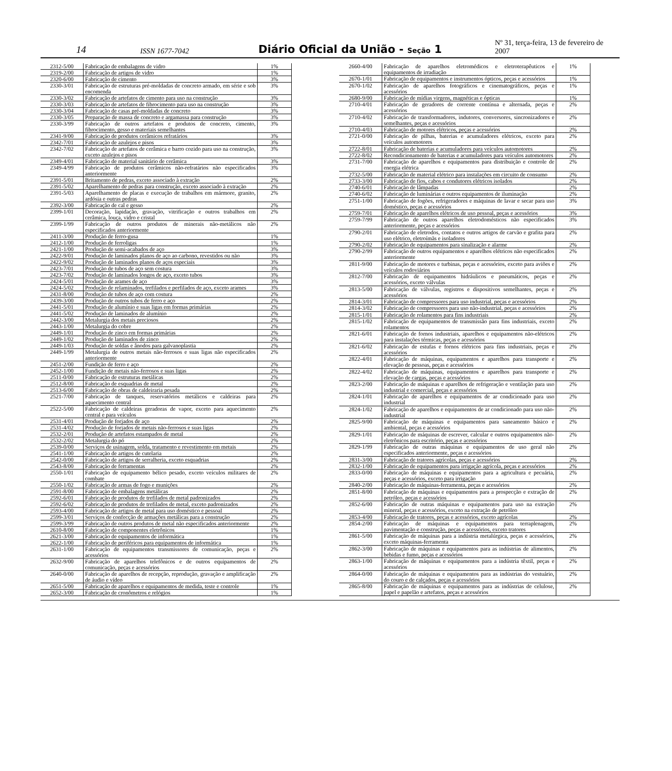14 ISSN 1677-7042 Diário Oficial da União - Seção 1 Nº 31, terça-feira, 13 de fevereiro de 2007
| 2312-5/00 | Fabricação de embalagens de vidro | 1% |
| 2319-2/00 | Fabricação de artigos de vidro | 1% |
| 2320-6/00 | Fabricação de cimento | 3% |
| 2330-3/01 | Fabricação de estruturas pré-moldadas de concreto armado, em série e sob encomenda | 3% |
| 2330-3/02 | Fabricação de artefatos de cimento para uso na construção | 3% |
| 2330-3/03 | Fabricação de artefatos de fibrocimento para uso na construção | 3% |
| 2330-3/04 | Fabricação de casas pré-moldadas de concreto | 3% |
| 2330-3/05 | Preparação de massa de concreto e argamassa para construção | 3% |
| 2330-3/99 | Fabricação de outros artefatos e produtos de concreto, cimento, fibrocimento, gesso e materiais semelhantes | 3% |
| 2341-9/00 | Fabricação de produtos cerâmicos refratários | 3% |
| 2342-7/01 | Fabricação de azulejos e pisos | 3% |
| 2342-7/02 | Fabricação de artefatos de cerâmica e barro cozido para uso na construção, exceto azulejos e pisos | 3% |
| 2349-4/01 | Fabricação de material sanitário de cerâmica | 3% |
| 2349-4/99 | Fabricação de produtos cerâmicos não-refratários não especificados anteriormente | 3% |
| 2391-5/01 | Britamento de pedras, exceto associado à extração | 2% |
| 2391-5/02 | Aparelhamento de pedras para construção, exceto associado à extração | 2% |
| 2391-5/03 | Aparelhamento de placas e execução de trabalhos em mármore, granito, ardósia e outras pedras | 2% |
| 2392-3/00 | Fabricação de cal e gesso | 2% |
| 2399-1/01 | Decoração, lapidação, gravação, vitrificação e outros trabalhos em cerâmica, louça, vidro e cristal | 2% |
| 2399-1/99 | Fabricação de outros produtos de minerais não-metálicos não especificados anteriormente | 2% |
| 2411-3/00 | Produção de ferro-gusa | 1% |
| 2412-1/00 | Produção de ferroligas | 1% |
| 2421-1/00 | Produção de semi-acabados de aço | 3% |
| 2422-9/01 | Produção de laminados planos de aço ao carbono, revestidos ou não | 3% |
| 2422-9/02 | Produção de laminados planos de aços especiais | 3% |
| 2423-7/01 | Produção de tubos de aço sem costura | 3% |
| 2423-7/02 | Produção de laminados longos de aço, exceto tubos | 3% |
| 2424-5/01 | Produção de arames de aço | 3% |
| 2424-5/02 | Produção de relaminados, trefilados e perfilados de aço, exceto arames | 3% |
| 2431-8/00 | Produção de tubos de aço com costura | 2% |
| 2439-3/00 | Produção de outros tubos de ferro e aço | 2% |
| 2441-5/01 | Produção de alumínio e suas ligas em formas primárias | 2% |
| 2441-5/02 | Produção de laminados de alumínio | 2% |
| 2442-3/00 | Metalurgia dos metais preciosos | 2% |
| 2443-1/00 | Metalurgia do cobre | 2% |
| 2449-1/01 | Produção de zinco em formas primárias | 2% |
| 2449-1/02 | Produção de laminados de zinco | 2% |
| 2449-1/03 | Produção de soldas e ânodos para galvanoplastia | 2% |
| 2449-1/99 | Metalurgia de outros metais não-ferrosos e suas ligas não especificados anteriormente | 2% |
| 2451-2/00 | Fundição de ferro e aço | 2% |
| 2452-1/00 | Fundição de metais não-ferrosos e suas ligas | 2% |
| 2511-0/00 | Fabricação de estruturas metálicas | 2% |
| 2512-8/00 | Fabricação de esquadrias de metal | 2% |
| 2513-6/00 | Fabricação de obras de caldeiraria pesada | 2% |
| 2521-7/00 | Fabricação de tanques, reservatórios metálicos e caldeiras para aquecimento central | 2% |
| 2522-5/00 | Fabricação de caldeiras geradoras de vapor, exceto para aquecimento central e para veículos | 2% |
| 2531-4/01 | Produção de forjados de aço | 2% |
| 2531-4/02 | Produção de forjados de metais não-ferrosos e suas ligas | 2% |
| 2532-2/01 | Produção de artefatos estampados de metal | 2% |
| 2532-2/02 | Metalurgia do pó | 2% |
| 2539-0/00 | Serviços de usinagem, solda, tratamento e revestimento em metais | 2% |
| 2541-1/00 | Fabricação de artigos de cutelaria | 2% |
| 2542-0/00 | Fabricação de artigos de serralheria, exceto esquadrias | 2% |
| 2543-8/00 | Fabricação de ferramentas | 2% |
| 2550-1/01 | Fabricação de equipamento bélico pesado, exceto veículos militares de combate | 2% |
| 2550-1/02 | Fabricação de armas de fogo e munições | 2% |
| 2591-8/00 | Fabricação de embalagens metálicas | 2% |
| 2592-6/01 | Fabricação de produtos de trefilados de metal padronizados | 2% |
| 2592-6/02 | Fabricação de produtos de trefilados de metal, exceto padronizados | 2% |
| 2593-4/00 | Fabricação de artigos de metal para uso doméstico e pessoal | 2% |
| 2599-3/01 | Serviços de confecção de armações metálicas para a construção | 2% |
| 2599-3/99 | Fabricação de outros produtos de metal não especificados anteriormente | 2% |
| 2610-8/00 | Fabricação de componentes eletrônicos | 1% |
| 2621-3/00 | Fabricação de equipamentos de informática | 1% |
| 2622-1/00 | Fabricação de periféricos para equipamentos de informática | 1% |
| 2631-1/00 | Fabricação de equipamentos transmissores de comunicação, peças e acessórios | 2% |
| 2632-9/00 | Fabricação de aparelhos telefônicos e de outros equipamentos de comunicação, peças e acessórios | 2% |
| 2640-0/00 | Fabricação de aparelhos de recepção, reprodução, gravação e amplificação de áudio e vídeo | 2% |
| 2651-5/00 | Fabricação de aparelhos e equipamentos de medida, teste e controle | 1% |
| 2652-3/00 | Fabricação de cronômetros e relógios | 1% |
| 2660-4/00 | Fabricação de aparelhos eletromédicos e eletroterapêuticos e equipamentos de irradiação | 1% |
| 2670-1/01 | Fabricação de equipamentos e instrumentos ópticos, peças e acessórios | 1% |
| 2670-1/02 | Fabricação de aparelhos fotográficos e cinematográficos, peças e acessórios | 1% |
| 2680-9/00 | Fabricação de mídias virgens, magnéticas e ópticas | 1% |
| 2710-4/01 | Fabricação de geradores de corrente contínua e alternada, peças e acessórios | 2% |
| 2710-4/02 | Fabricação de transformadores, indutores, conversores, sincronizadores e semelhantes, peças e acessórios | 2% |
| 2710-4/03 | Fabricação de motores elétricos, peças e acessórios | 2% |
| 2721-0/00 | Fabricação de pilhas, baterias e acumuladores elétricos, exceto para veículos automotores | 2% |
| 2722-8/01 | Fabricação de baterias e acumuladores para veículos automotores | 2% |
| 2722-8/02 | Recondicionamento de baterias e acumuladores para veículos automotores | 2% |
| 2731-7/00 | Fabricação de aparelhos e equipamentos para distribuição e controle de energia elétrica | 2% |
| 2732-5/00 | Fabricação de material elétrico para instalações em circuito de consumo | 2% |
| 2733-3/00 | Fabricação de fios, cabos e condutores elétricos isolados | 2% |
| 2740-6/01 | Fabricação de lâmpadas | 2% |
| 2740-6/02 | Fabricação de luminárias e outros equipamentos de iluminação | 2% |
| 2751-1/00 | Fabricação de fogões, refrigeradores e máquinas de lavar e secar para uso doméstico, peças e acessórios | 3% |
| 2759-7/01 | Fabricação de aparelhos elétricos de uso pessoal, peças e acessórios | 3% |
| 2759-7/99 | Fabricação de outros aparelhos eletrodomésticos não especificados anteriormente, peças e acessórios | 3% |
| 2790-2/01 | Fabricação de eletrodos, contatos e outros artigos de carvão e grafita para uso elétrico, eletroímãs e isoladores | 2% |
| 2790-2/02 | Fabricação de equipamentos para sinalização e alarme | 2% |
| 2790-2/99 | Fabricação de outros equipamentos e aparelhos elétricos não especificados anteriormente | 2% |
| 2811-9/00 | Fabricação de motores e turbinas, peças e acessórios, exceto para aviões e veículos rodoviários | 2% |
| 2812-7/00 | Fabricação de equipamentos hidráulicos e pneumáticos, peças e acessórios, exceto válvulas | 2% |
| 2813-5/00 | Fabricação de válvulas, registros e dispositivos semelhantes, peças e acessórios | 2% |
| 2814-3/01 | Fabricação de compressores para uso industrial, peças e acessórios | 2% |
| 2814-3/02 | Fabricação de compressores para uso não-industrial, peças e acessórios | 2% |
| 2815-1/01 | Fabricação de rolamentos para fins industriais | 2% |
| 2815-1/02 | Fabricação de equipamentos de transmissão para fins industriais, exceto rolamentos | 2% |
| 2821-6/01 | Fabricação de fornos industriais, aparelhos e equipamentos não-elétricos para instalações térmicas, peças e acessórios | 2% |
| 2821-6/02 | Fabricação de estufas e fornos elétricos para fins industriais, peças e acessórios | 2% |
| 2822-4/01 | Fabricação de máquinas, equipamentos e aparelhos para transporte e elevação de pessoas, peças e acessórios | 2% |
| 2822-4/02 | Fabricação de máquinas, equipamentos e aparelhos para transporte e elevação de cargas, peças e acessórios | 2% |
| 2823-2/00 | Fabricação de máquinas e aparelhos de refrigeração e ventilação para uso industrial e comercial, peças e acessórios | 2% |
| 2824-1/01 | Fabricação de aparelhos e equipamentos de ar condicionado para uso industrial | 2% |
| 2824-1/02 | Fabricação de aparelhos e equipamentos de ar condicionado para uso não-industrial | 2% |
| 2825-9/00 | Fabricação de máquinas e equipamentos para saneamento básico e ambiental, peças e acessórios | 2% |
| 2829-1/01 | Fabricação de máquinas de escrever, calcular e outros equipamentos não-eletrônicos para escritório, peças e acessórios | 2% |
| 2829-1/99 | Fabricação de outras máquinas e equipamentos de uso geral não especificados anteriormente, peças e acessórios | 2% |
| 2831-3/00 | Fabricação de tratores agrícolas, peças e acessórios | 2% |
| 2832-1/00 | Fabricação de equipamentos para irrigação agrícola, peças e acessórios | 2% |
| 2833-0/00 | Fabricação de máquinas e equipamentos para a agricultura e pecuária, peças e acessórios, exceto para irrigação | 2% |
| 2840-2/00 | Fabricação de máquinas-ferramenta, peças e acessórios | 2% |
| 2851-8/00 | Fabricação de máquinas e equipamentos para a prospecção e extração de petróleo, peças e acessórios | 2% |
| 2852-6/00 | Fabricação de outras máquinas e equipamentos para uso na extração mineral, peças e acessórios, exceto na extração de petróleo | 2% |
| 2853-4/00 | Fabricação de tratores, peças e acessórios, exceto agrícolas | 2% |
| 2854-2/00 | Fabricação de máquinas e equipamentos para terraplenagem, pavimentação e construção, peças e acessórios, exceto tratores | 2% |
| 2861-5/00 | Fabricação de máquinas para a indústria metalúrgica, peças e acessórios, exceto máquinas-ferramenta | 2% |
| 2862-3/00 | Fabricação de máquinas e equipamentos para as indústrias de alimentos, bebidas e fumo, peças e acessórios | 2% |
| 2863-1/00 | Fabricação de máquinas e equipamentos para a indústria têxtil, peças e acessórios | 2% |
| 2864-0/00 | Fabricação de máquinas e equipamentos para as indústrias do vestuário, do couro e de calçados, peças e acessórios | 2% |
| 2865-8/00 | Fabricação de máquinas e equipamentos para as indústrias de celulose, papel e papelão e artefatos, peças e acessórios | 2% |